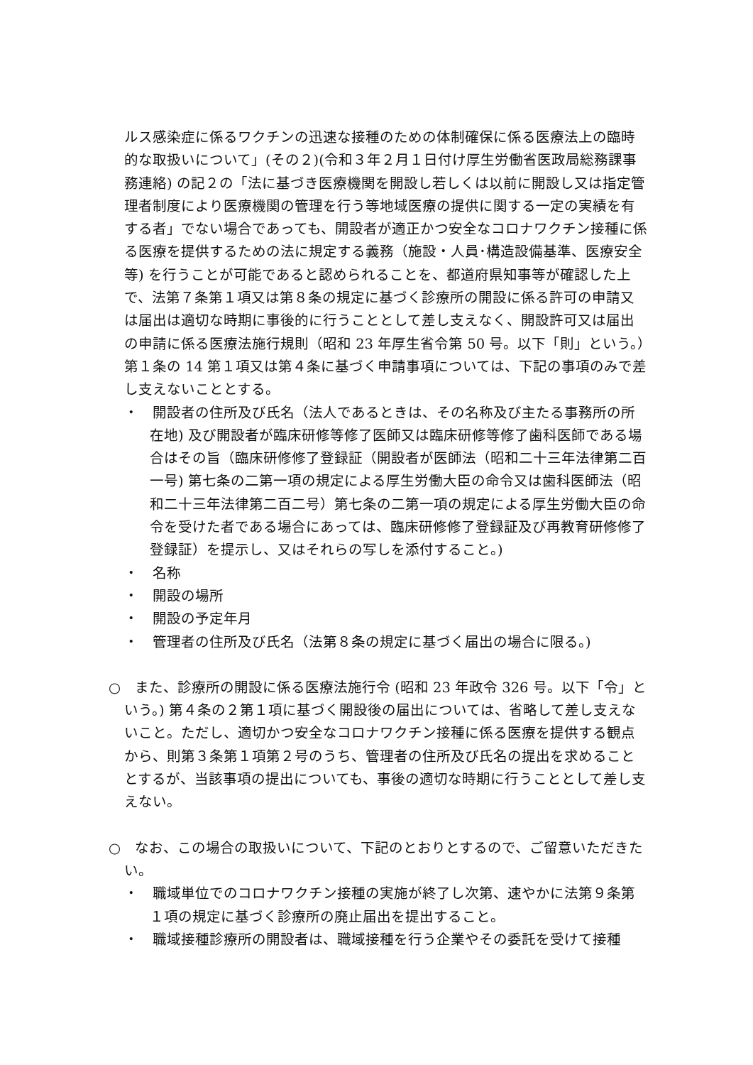ルス感染症に係るワクチンの迅速な接種のための体制確保に係る医療法上の臨時的な取扱いについて」(その２)(令和３年２月１日付け厚生労働省医政局総務課事務連絡) の記２の「法に基づき医療機関を開設し若しくは以前に開設し又は指定管理者制度により医療機関の管理を行う等地域医療の提供に関する一定の実績を有する者」でない場合であっても、開設者が適正かつ安全なコロナワクチン接種に係る医療を提供するための法に規定する義務（施設・人員･構造設備基準、医療安全等) を行うことが可能であると認められることを、都道府県知事等が確認した上で、法第７条第１項又は第８条の規定に基づく診療所の開設に係る許可の申請又は届出は適切な時期に事後的に行うこととして差し支えなく、開設許可又は届出の申請に係る医療法施行規則（昭和 23 年厚生省令第 50 号。以下「則」という。）第１条の 14 第１項又は第４条に基づく申請事項については、下記の事項のみで差し支えないこととする。
・　開設者の住所及び氏名（法人であるときは、その名称及び主たる事務所の所在地) 及び開設者が臨床研修等修了医師又は臨床研修等修了歯科医師である場合はその旨（臨床研修修了登録証（開設者が医師法（昭和二十三年法律第二百一号) 第七条の二第一項の規定による厚生労働大臣の命令又は歯科医師法（昭和二十三年法律第二百二号）第七条の二第一項の規定による厚生労働大臣の命令を受けた者である場合にあっては、臨床研修修了登録証及び再教育研修修了登録証）を提示し、又はそれらの写しを添付すること。)
・　名称
・　開設の場所
・　開設の予定年月
・　管理者の住所及び氏名（法第８条の規定に基づく届出の場合に限る。)
○　また、診療所の開設に係る医療法施行令 (昭和 23 年政令 326 号。以下「令」という。) 第４条の２第１項に基づく開設後の届出については、省略して差し支えないこと。ただし、適切かつ安全なコロナワクチン接種に係る医療を提供する観点から、則第３条第１項第２号のうち、管理者の住所及び氏名の提出を求めることとするが、当該事項の提出についても、事後の適切な時期に行うこととして差し支えない。
○　なお、この場合の取扱いについて、下記のとおりとするので、ご留意いただきたい。
・　職域単位でのコロナワクチン接種の実施が終了し次第、速やかに法第９条第１項の規定に基づく診療所の廃止届出を提出すること。
・　職域接種診療所の開設者は、職域接種を行う企業やその委託を受けて接種